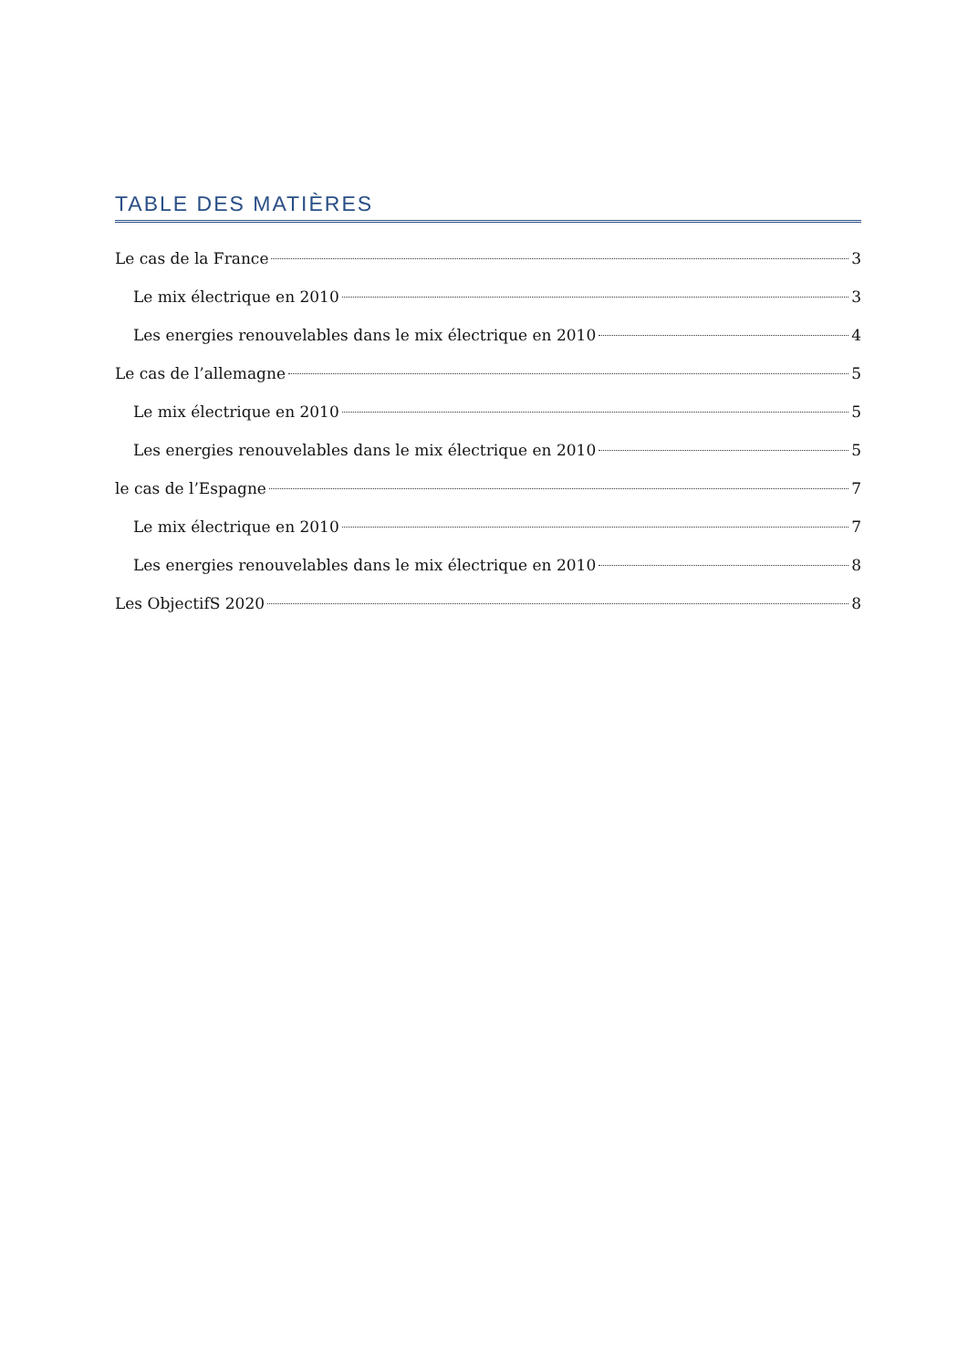TABLE DES MATIÈRES
Le cas de la France 3
Le mix électrique en 2010 3
Les energies renouvelables dans le mix électrique en 2010 4
Le cas de l’allemagne 5
Le mix électrique en 2010 5
Les energies renouvelables dans le mix électrique en 2010 5
le cas de l’Espagne 7
Le mix électrique en 2010 7
Les energies renouvelables dans le mix électrique en 2010 8
Les ObjectifS 2020 8